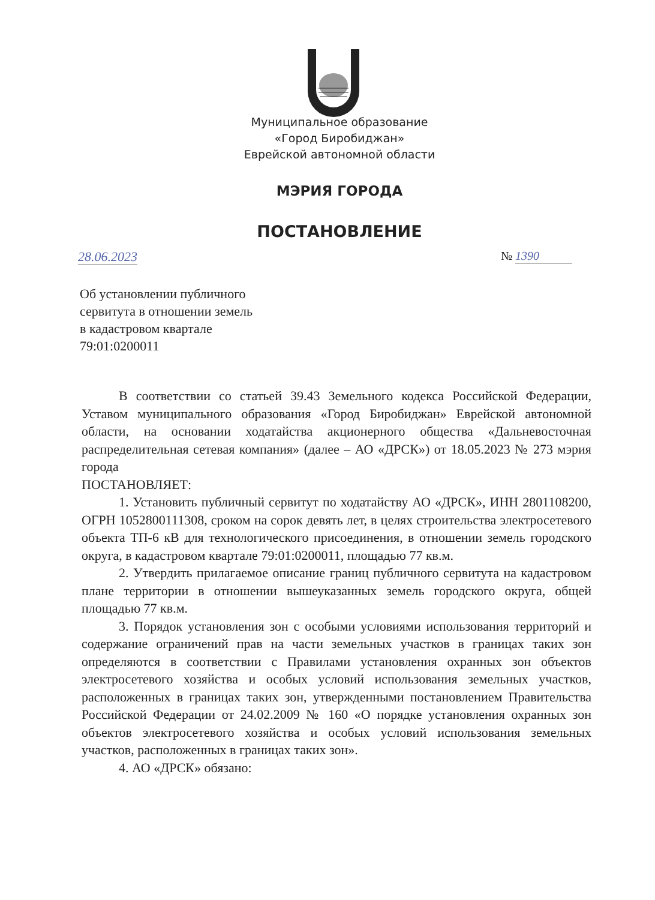Муниципальное образование
«Город Биробиджан»
Еврейской автономной области
МЭРИЯ ГОРОДА
ПОСТАНОВЛЕНИЕ
28.06.2023 № 1390
Об установлении публичного
сервитута в отношении земель
в кадастровом квартале
79:01:0200011
В соответствии со статьей 39.43 Земельного кодекса Российской Федерации, Уставом муниципального образования «Город Биробиджан» Еврейской автономной области, на основании ходатайства акционерного общества «Дальневосточная распределительная сетевая компания» (далее – АО «ДРСК») от 18.05.2023 № 273 мэрия города
ПОСТАНОВЛЯЕТ:
1. Установить публичный сервитут по ходатайству АО «ДРСК», ИНН 2801108200, ОГРН 1052800111308, сроком на сорок девять лет, в целях строительства электросетевого объекта ТП-6 кВ для технологического присоединения, в отношении земель городского округа, в кадастровом квартале 79:01:0200011, площадью 77 кв.м.
2. Утвердить прилагаемое описание границ публичного сервитута на кадастровом плане территории в отношении вышеуказанных земель городского округа, общей площадью 77 кв.м.
3. Порядок установления зон с особыми условиями использования территорий и содержание ограничений прав на части земельных участков в границах таких зон определяются в соответствии с Правилами установления охранных зон объектов электросетевого хозяйства и особых условий использования земельных участков, расположенных в границах таких зон, утвержденными постановлением Правительства Российской Федерации от 24.02.2009 № 160 «О порядке установления охранных зон объектов электросетевого хозяйства и особых условий использования земельных участков, расположенных в границах таких зон».
4. АО «ДРСК» обязано: